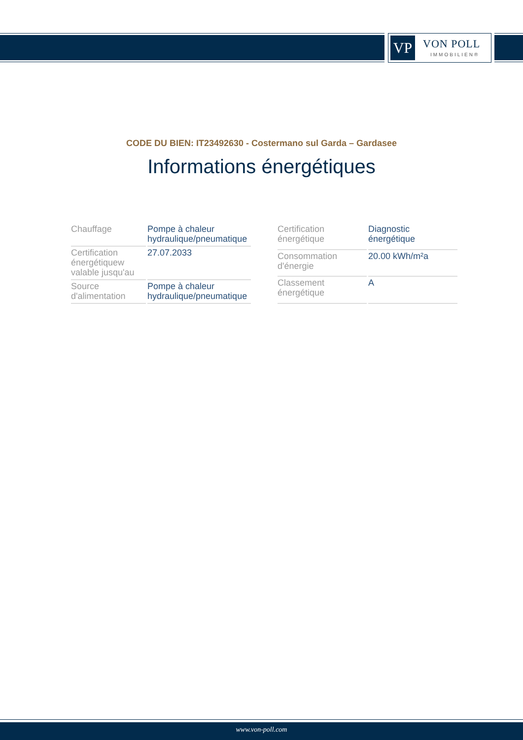VP VON POLL
IMMOBILIEN®
CODE DU BIEN: IT23492630 - Costermano sul Garda – Gardasee
Informations énergétiques
| Chauffage | Pompe à chaleur hydraulique/pneumatique |
| Certification énergétiquew valable jusqu'au | 27.07.2033 |
| Source d'alimentation | Pompe à chaleur hydraulique/pneumatique |
| Certification énergétique | Diagnostic énergétique |
| Consommation d'énergie | 20.00 kWh/m²a |
| Classement énergétique | A |
www.von-poll.com